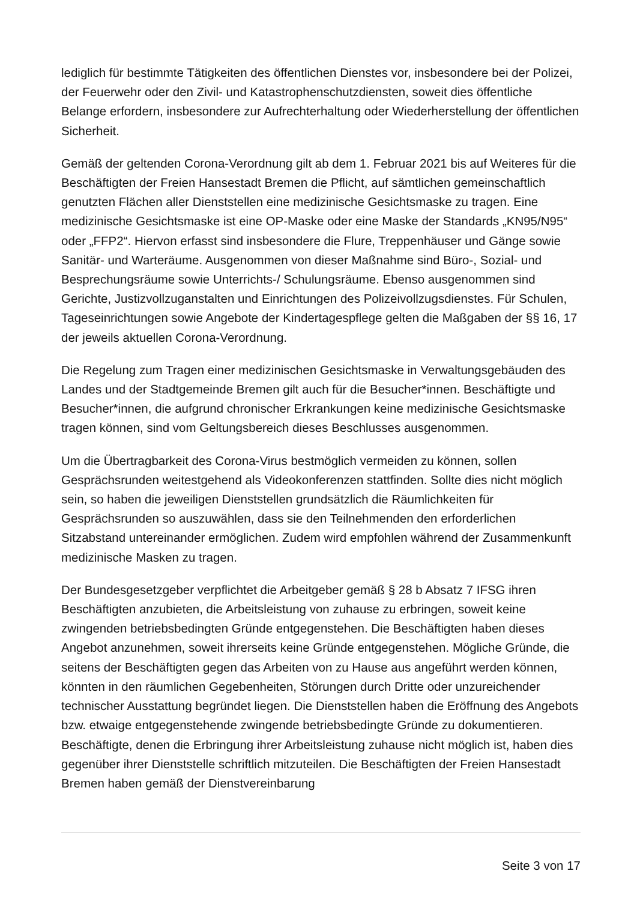lediglich für bestimmte Tätigkeiten des öffentlichen Dienstes vor, insbesondere bei der Polizei, der Feuerwehr oder den Zivil- und Katastrophenschutzdiensten, soweit dies öffentliche Belange erfordern, insbesondere zur Aufrechterhaltung oder Wiederherstellung der öffentlichen Sicherheit.
Gemäß der geltenden Corona-Verordnung gilt ab dem 1. Februar 2021 bis auf Weiteres für die Beschäftigten der Freien Hansestadt Bremen die Pflicht, auf sämtlichen gemeinschaftlich genutzten Flächen aller Dienststellen eine medizinische Gesichtsmaske zu tragen. Eine medizinische Gesichtsmaske ist eine OP-Maske oder eine Maske der Standards „KN95/N95“ oder „FFP2“. Hiervon erfasst sind insbesondere die Flure, Treppenhäuser und Gänge sowie Sanitär- und Warteräume. Ausgenommen von dieser Maßnahme sind Büro-, Sozial- und Besprechungsräume sowie Unterrichts-/ Schulungsräume. Ebenso ausgenommen sind Gerichte, Justizvollzuganstalten und Einrichtungen des Polizeivollzugsdienstes. Für Schulen, Tageseinrichtungen sowie Angebote der Kindertagespflege gelten die Maßgaben der §§ 16, 17 der jeweils aktuellen Corona-Verordnung.
Die Regelung zum Tragen einer medizinischen Gesichtsmaske in Verwaltungsgebäuden des Landes und der Stadtgemeinde Bremen gilt auch für die Besucher*innen. Beschäftigte und Besucher*innen, die aufgrund chronischer Erkrankungen keine medizinische Gesichtsmaske tragen können, sind vom Geltungsbereich dieses Beschlusses ausgenommen.
Um die Übertragbarkeit des Corona-Virus bestmöglich vermeiden zu können, sollen Gesprächsrunden weitestgehend als Videokonferenzen stattfinden. Sollte dies nicht möglich sein, so haben die jeweiligen Dienststellen grundsätzlich die Räumlichkeiten für Gesprächsrunden so auszuwählen, dass sie den Teilnehmenden den erforderlichen Sitzabstand untereinander ermöglichen. Zudem wird empfohlen während der Zusammenkunft medizinische Masken zu tragen.
Der Bundesgesetzgeber verpflichtet die Arbeitgeber gemäß § 28 b Absatz 7 IFSG ihren Beschäftigten anzubieten, die Arbeitsleistung von zuhause zu erbringen, soweit keine zwingenden betriebsbedingten Gründe entgegenstehen. Die Beschäftigten haben dieses Angebot anzunehmen, soweit ihrerseits keine Gründe entgegenstehen. Mögliche Gründe, die seitens der Beschäftigten gegen das Arbeiten von zu Hause aus angeführt werden können, könnten in den räumlichen Gegebenheiten, Störungen durch Dritte oder unzureichender technischer Ausstattung begründet liegen. Die Dienststellen haben die Eröffnung des Angebots bzw. etwaige entgegenstehende zwingende betriebsbedingte Gründe zu dokumentieren. Beschäftigte, denen die Erbringung ihrer Arbeitsleistung zuhause nicht möglich ist, haben dies gegenüber ihrer Dienststelle schriftlich mitzuteilen. Die Beschäftigten der Freien Hansestadt Bremen haben gemäß der Dienstvereinbarung
Seite 3 von 17